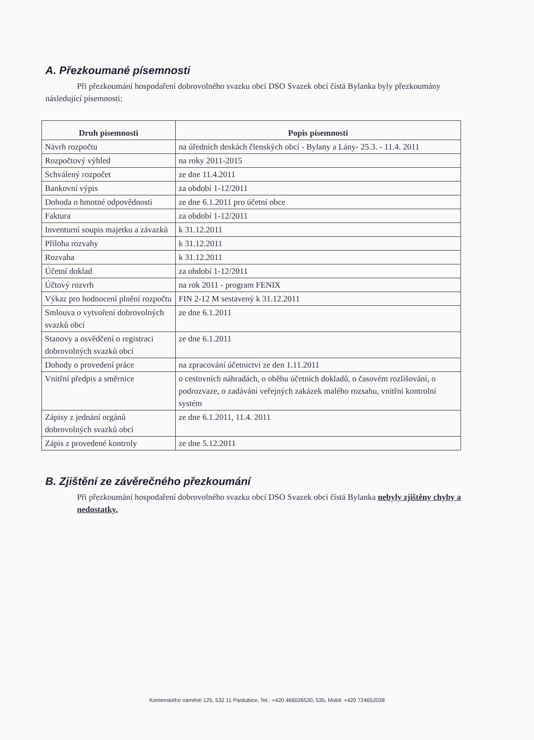A. Přezkoumané písemnosti
Při přezkoumání hospodaření dobrovolného svazku obcí DSO Svazek obcí čístá Bylanka byly přezkoumány následující písemnosti:
| Druh písemnosti | Popis písemnosti |
| --- | --- |
| Návrh rozpočtu | na úředních deskách členských obcí - Bylany a Lány- 25.3. - 11.4. 2011 |
| Rozpočtový výhled | na roky 2011-2015 |
| Schválený rozpočet | ze dne 11.4.2011 |
| Bankovní výpis | za období 1-12/2011 |
| Dohoda o hmotné odpovědnosti | ze dne 6.1.2011 pro účetní obce |
| Faktura | za období 1-12/2011 |
| Inventurní soupis majetku a závazků | k 31.12.2011 |
| Příloha rozvahy | k 31.12.2011 |
| Rozvaha | k 31.12.2011 |
| Účetní doklad | za období 1-12/2011 |
| Účtový rozvrh | na rok 2011 - program FENIX |
| Výkaz pro hodnocení plnění rozpočtu | FIN 2-12 M sestavený k 31.12.2011 |
| Smlouva o vytvoření dobrovolných svazků obcí | ze dne 6.1.2011 |
| Stanovy a osvědčení o registraci dobrovolných svazků obcí | ze dne 6.1.2011 |
| Dohody o provedení práce | na zpracování účetnictví ze den 1.11.2011 |
| Vnitřní předpis a směrnice | o cestovních náhradách, o oběhu účetních dokladů, o časovém rozlišování, o podrozvaze, o zadávání veřejných zakázek malého rozsahu, vnitřní kontrolní systém |
| Zápisy z jednání orgánů dobrovolných svazků obcí | ze dne 6.1.2011, 11.4. 2011 |
| Zápis z provedené kontroly | ze dne 5.12.2011 |
B. Zjištění ze závěrečného přezkoumání
Při přezkoumání hospodaření dobrovolného svazku obcí DSO Svazek obcí čístá Bylanka nebyly zjištěny chyby a nedostatky.
Komenského náměstí 125, 532 11 Pardubice, Tel.: +420 466026530, 535, Mobil: +420 724652038